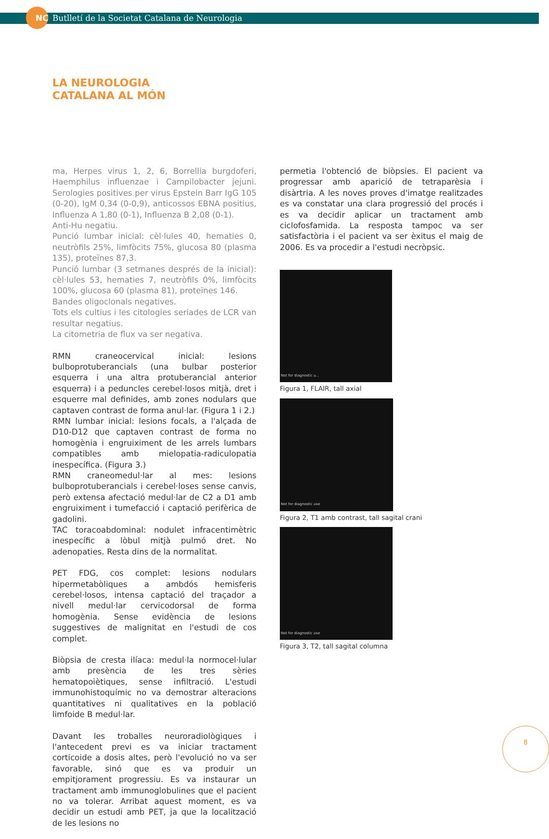NC Butlletí de la Societat Catalana de Neurologia
LA NEUROLOGIA
CATALANA AL MÓN
ma, Herpes virus 1, 2, 6, Borrellia burgdoferi, Haemphilus influenzae i Campilobacter jejuni. Serologies positives per virus Epstein Barr IgG 105 (0-20), IgM 0,34 (0-0,9), anticossos EBNA positius, Influenza A 1,80 (0-1), Influenza B 2,08 (0-1).
Anti-Hu negatiu.
Punció lumbar inicial: cèl·lules 40, hematies 0, neutròfils 25%, limfòcits 75%, glucosa 80 (plasma 135), proteïnes 87,3.
Punció lumbar (3 setmanes després de la inicial): cèl·lules 53, hematies 7, neutròfils 0%, limfòcits 100%, glucosa 60 (plasma 81), proteïnes 146.
Bandes oligoclonals negatives.
Tots els cultius i les citologies seriades de LCR van resultar negatius.
La citometria de flux va ser negativa.
RMN craneocervical inicial: lesions bulboprotuberancials (una bulbar posterior esquerra i una altra protuberancial anterior esquerra) i a peduncles cerebel·losos mitjà, dret i esquerre mal definides, amb zones nodulars que captaven contrast de forma anul·lar. (Figura 1 i 2.)
RMN lumbar inicial: lesions focals, a l'alçada de D10-D12 que captaven contrast de forma no homogènia i engruiximent de les arrels lumbars compatibles amb mielopatia-radiculopatia inespecífica. (Figura 3.)
RMN craneomedul·lar al mes: lesions bulboprotuberancials i cerebel·loses sense canvis, però extensa afectació medul·lar de C2 a D1 amb engruiximent i tumefacció i captació perifèrica de gadolini.
TAC toracoabdominal: nodulet infracentimètric inespecífic a lòbul mitjà pulmó dret. No adenopaties. Resta dins de la normalitat.
PET FDG, cos complet: lesions nodulars hipermetabòliques a ambdós hemisferis cerebel·losos, intensa captació del traçador a nivell medul·lar cervicodorsal de forma homogènia. Sense evidència de lesions suggestives de malignitat en l'estudi de cos complet.
Biòpsia de cresta ilíaca: medul·la normocel·lular amb presència de les tres sèries hematopoiètiques, sense infiltració. L'estudi immunohistoquímic no va demostrar alteracions quantitatives ni qualitatives en la població limfoide B medul·lar.
Davant les troballes neuroradiològiques i l'antecedent previ es va iniciar tractament corticoide a dosis altes, però l'evolució no va ser favorable, sinó que es va produir un empitjorament progressiu. Es va instaurar un tractament amb immunoglobulines que el pacient no va tolerar. Arribat aquest moment, es va decidir un estudi amb PET, ja que la localització de les lesions no
permetia l'obtenció de biòpsies. El pacient va progressar amb aparició de tetraparèsia i disàrtria. A les noves proves d'imatge realitzades es va constatar una clara progressió del procés i es va decidir aplicar un tractament amb ciclofosfamida. La resposta tampoc va ser satisfactòria i el pacient va ser èxitus el maig de 2006. Es va procedir a l'estudi necròpsic.
Not for diagnostic u...
Figura 1, FLAIR, tall axial
Not for diagnostic use
Figura 2, T1 amb contrast, tall sagital crani
Not for diagnostic use
Figura 3, T2, tall sagital columna
8